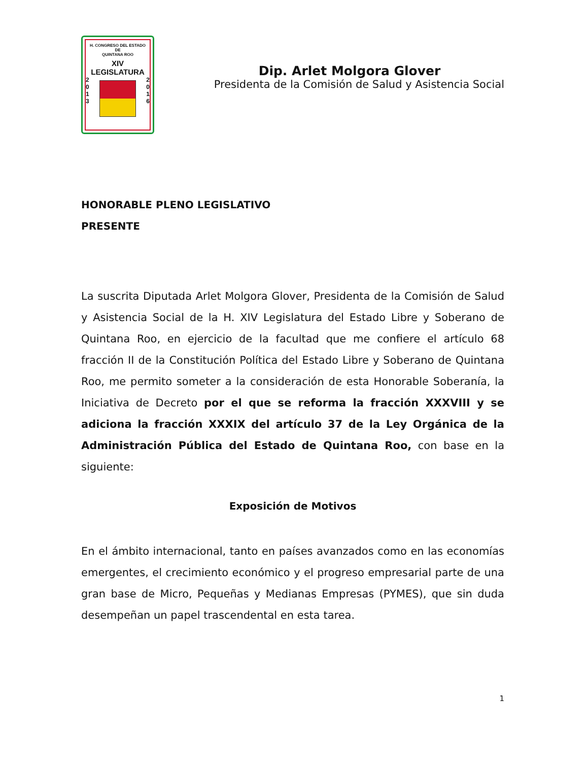H. CONGRESO DEL ESTADO
DE
QUINTANA ROO
XIV LEGISLATURA
2
0
1
3
2
0
1
6
Dip. Arlet Molgora Glover
Presidenta de la Comisión de Salud y Asistencia Social
HONORABLE PLENO LEGISLATIVO
PRESENTE
La suscrita Diputada Arlet Molgora Glover, Presidenta de la Comisión de Salud y Asistencia Social de la H. XIV Legislatura del Estado Libre y Soberano de Quintana Roo, en ejercicio de la facultad que me confiere el artículo 68 fracción II de la Constitución Política del Estado Libre y Soberano de Quintana Roo, me permito someter a la consideración de esta Honorable Soberanía, la Iniciativa de Decreto por el que se reforma la fracción XXXVIII y se adiciona la fracción XXXIX del artículo 37 de la Ley Orgánica de la Administración Pública del Estado de Quintana Roo, con base en la siguiente:
Exposición de Motivos
En el ámbito internacional, tanto en países avanzados como en las economías emergentes, el crecimiento económico y el progreso empresarial parte de una gran base de Micro, Pequeñas y Medianas Empresas (PYMES), que sin duda desempeñan un papel trascendental en esta tarea.
1